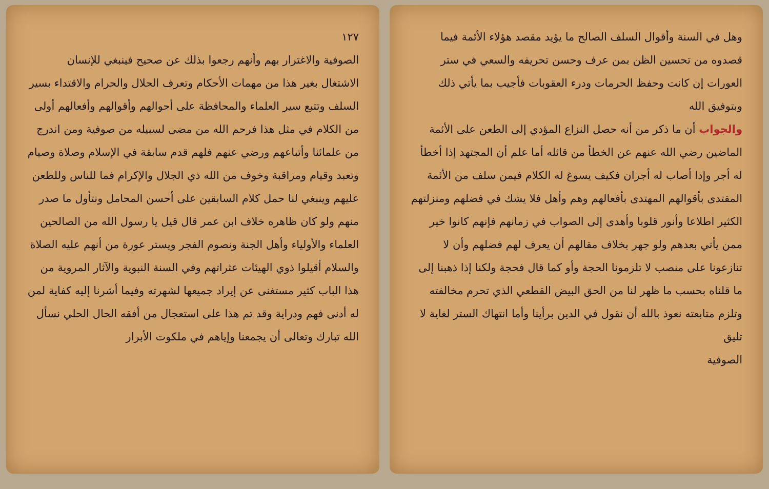وهل في السنة وأقوال السلف الصالح ما يؤيد مقصد هؤلاء الأئمة فيما قصدوه من تحسين الظن بمن عرف وحسن تحريفه والسعي في ستر العورات إن كانت وحفظ الحرمات ودرء العقوبات فأجيب بما يأتي ذلك وبتوفيق الله
والجواب أن ما ذكر من أنه حصل النزاع المؤدي إلى الطعن على الأئمة الماضين رضي الله عنهم عن الخطأ من قائله أما علم أن المجتهد إذا أخطأ له أجر وإذا أصاب له أجران فكيف يسوغ له الكلام فيمن سلف من الأئمة المقتدى بأقوالهم المهتدى بأفعالهم وهم وأهل فلا يشك في فضلهم ومنزلتهم الكثير اطلاعا وأنور قلوبا وأهدى إلى الصواب في زمانهم فإنهم كانوا خير ممن يأتي بعدهم ولو جهر بخلاف مقالهم أن يعرف لهم فضلهم وأن لا تنازعونا على منصب لا تلزمونا الحجة وأو كما قال فحجة ولكنا إذا ذهبنا إلى ما قلناه بحسب ما ظهر لنا من الحق البيض القطعي الذي تحرم مخالفته وتلزم متابعته نعوذ بالله أن نقول في الدين برأينا وأما انتهاك الستر لغاية لا تليق
الصوفية
١٢٧
الصوفية والاغترار بهم وأنهم رجعوا بذلك عن صحيح فينبغي للإنسان الاشتغال بغير هذا من مهمات الأحكام وتعرف الحلال والحرام والاقتداء بسير السلف وتتبع سير العلماء والمحافظة على أحوالهم وأقوالهم وأفعالهم أولى من الكلام في مثل هذا فرحم الله من مضى لسبيله من صوفية ومن اندرج من علمائنا وأتباعهم ورضي عنهم فلهم قدم سابقة في الإسلام وصلاة وصيام وتعبد وقيام ومراقبة وخوف من الله ذي الجلال والإكرام فما للناس وللطعن عليهم وينبغي لنا حمل كلام السابقين على أحسن المحامل ونتأول ما صدر منهم ولو كان ظاهره خلاف ابن عمر قال قيل يا رسول الله من الصالحين العلماء والأولياء وأهل الجنة ونصوم الفجر ويستر عورة من أنهم عليه الصلاة والسلام أقيلوا ذوي الهيئات عثراتهم وفي السنة النبوية والآثار المروية من هذا الباب كثير مستغنى عن إيراد جميعها لشهرته وفيما أشرنا إليه كفاية لمن له أدنى فهم ودراية وقد تم هذا على استعجال من أفقه الحال الحلي نسأل الله تبارك وتعالى أن يجمعنا وإياهم في ملكوت الأبرار